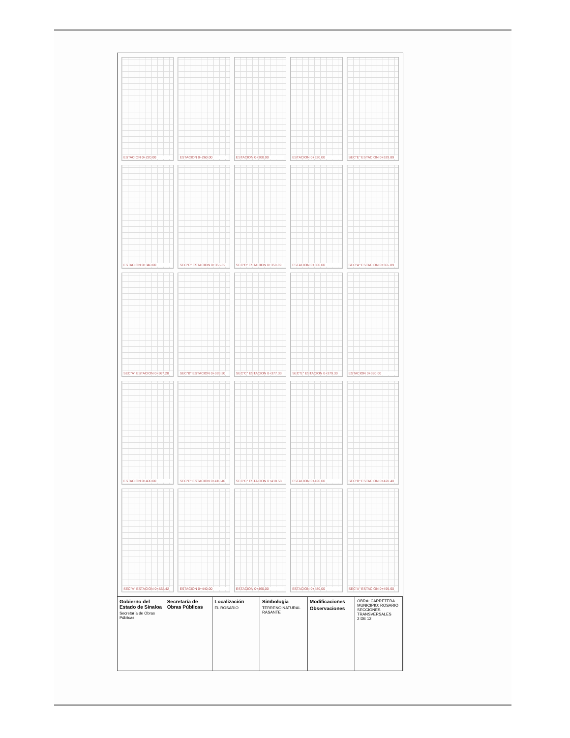ESTACION 0+220.00
ESTACION 0+260.00
ESTACION 0+300.00
ESTACION 0+320.00
SEC"E" ESTACION 0+329.89
ESTACION 0+340.00
SEC"C" ESTACION 0+355.89
SEC"B" ESTACION 0+359.89
ESTACION 0+360.00
SEC"A" ESTACION 0+365.89
SEC"A" ESTACION 0+367.28
SEC"B" ESTACION 0+369.30
SEC"C" ESTACION 0+377.33
SEC"E" ESTACION 0+379.30
ESTACION 0+380.00
ESTACION 0+400.00
SEC"E" ESTACION 0+410.40
SEC"C" ESTACION 0+418.58
ESTACION 0+420.00
SEC"B" ESTACION 0+420.40
SEC"A" ESTACION 0+422.42
ESTACION 0+440.00
ESTACION 0+460.00
ESTACION 0+480.00
SEC"A" ESTACION 0+495.60
Gobierno del Estado de Sinaloa
Secretaría de Obras Públicas
Secretaría de Obras Públicas Localización
EL ROSARIO
Simbología
TERRENO NATURAL
RASANTE
Modificaciones
Observaciones
OBRA: CARRETERA
MUNICIPIO: ROSARIO
SECCIONES TRANSVERSALES
2 DE 12